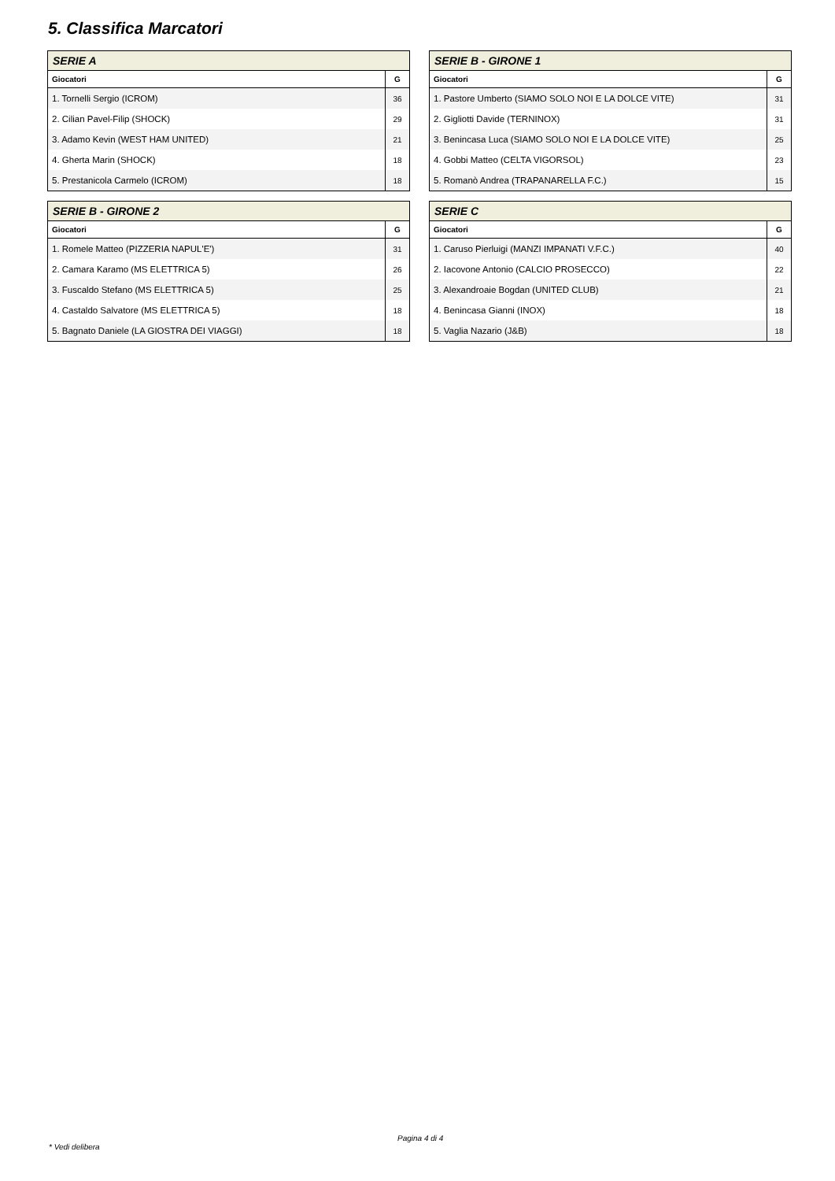5. Classifica Marcatori
| SERIE A | |
| --- | --- |
| Giocatori | G |
| 1. Tornelli Sergio (ICROM) | 36 |
| 2. Cilian Pavel-Filip (SHOCK) | 29 |
| 3. Adamo Kevin (WEST HAM UNITED) | 21 |
| 4. Gherta Marin (SHOCK) | 18 |
| 5. Prestanicola Carmelo (ICROM) | 18 |
| SERIE B - GIRONE 1 | |
| --- | --- |
| Giocatori | G |
| 1. Pastore Umberto (SIAMO SOLO NOI E LA DOLCE VITE) | 31 |
| 2. Gigliotti Davide (TERNINOX) | 31 |
| 3. Benincasa Luca (SIAMO SOLO NOI E LA DOLCE VITE) | 25 |
| 4. Gobbi Matteo (CELTA VIGORSOL) | 23 |
| 5. Romanò Andrea (TRAPANARELLA F.C.) | 15 |
| SERIE B - GIRONE 2 | |
| --- | --- |
| Giocatori | G |
| 1. Romele Matteo (PIZZERIA NAPUL'E') | 31 |
| 2. Camara Karamo (MS ELETTRICA 5) | 26 |
| 3. Fuscaldo Stefano (MS ELETTRICA 5) | 25 |
| 4. Castaldo Salvatore (MS ELETTRICA 5) | 18 |
| 5. Bagnato Daniele (LA GIOSTRA DEI VIAGGI) | 18 |
| SERIE C | |
| --- | --- |
| Giocatori | G |
| 1. Caruso Pierluigi (MANZI IMPANATI V.F.C.) | 40 |
| 2. Iacovone Antonio (CALCIO PROSECCO) | 22 |
| 3. Alexandroaie Bogdan (UNITED CLUB) | 21 |
| 4. Benincasa Gianni (INOX) | 18 |
| 5. Vaglia Nazario (J&B) | 18 |
Pagina 4 di 4
* Vedi delibera